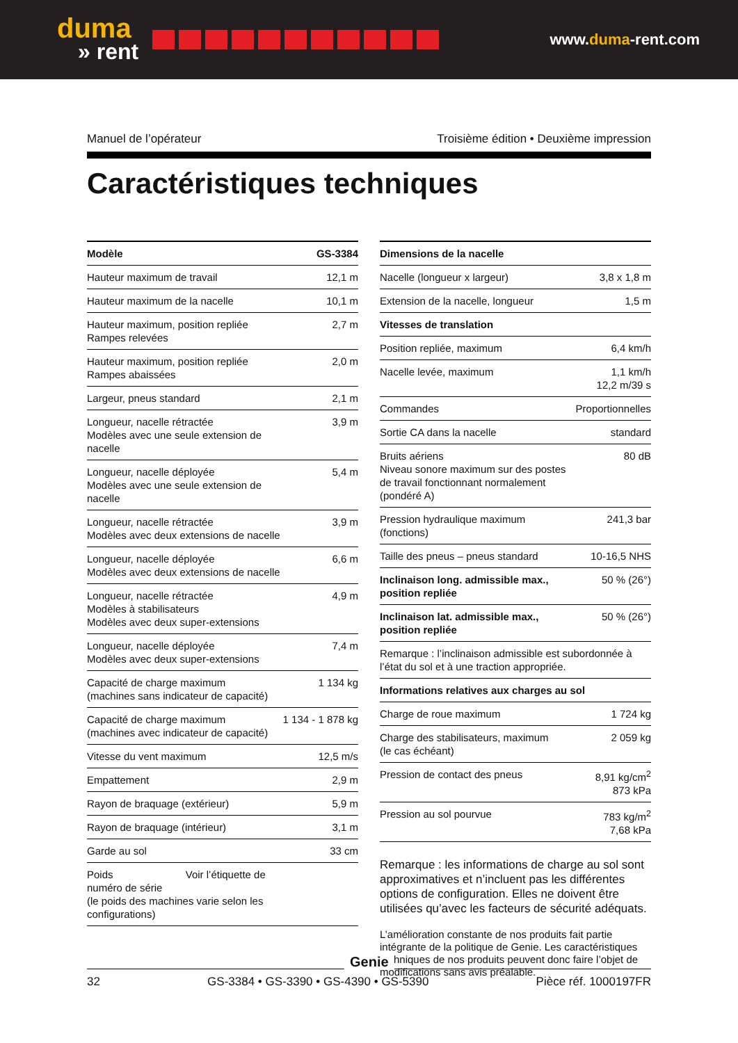duma
» rent
www.duma-rent.com
Manuel de l’opérateur Troisième édition • Deuxième impression
Caractéristiques techniques
| Modèle | GS-3384 |
| --- | --- |
| Hauteur maximum de travail | 12,1 m |
| Hauteur maximum de la nacelle | 10,1 m |
| Hauteur maximum, position repliée Rampes relevées | 2,7 m |
| Hauteur maximum, position repliée Rampes abaissées | 2,0 m |
| Largeur, pneus standard | 2,1 m |
| Longueur, nacelle rétractée Modèles avec une seule extension de nacelle | 3,9 m |
| Longueur, nacelle déployée Modèles avec une seule extension de nacelle | 5,4 m |
| Longueur, nacelle rétractée Modèles avec deux extensions de nacelle | 3,9 m |
| Longueur, nacelle déployée Modèles avec deux extensions de nacelle | 6,6 m |
| Longueur, nacelle rétractée Modèles à stabilisateurs Modèles avec deux super-extensions | 4,9 m |
| Longueur, nacelle déployée Modèles avec deux super-extensions | 7,4 m |
| Capacité de charge maximum (machines sans indicateur de capacité) | 1 134 kg |
| Capacité de charge maximum (machines avec indicateur de capacité) | 1 134 - 1 878 kg |
| Vitesse du vent maximum | 12,5 m/s |
| Empattement | 2,9 m |
| Rayon de braquage (extérieur) | 5,9 m |
| Rayon de braquage (intérieur) | 3,1 m |
| Garde au sol | 33 cm |
| Poids Voir l’étiquette de numéro de série (le poids des machines varie selon les configurations) | |
| Dimensions de la nacelle | |
| --- | --- |
| Nacelle (longueur x largeur) | 3,8 x 1,8 m |
| Extension de la nacelle, longueur | 1,5 m |
| Vitesses de translation | |
| Position repliée, maximum | 6,4 km/h |
| Nacelle levée, maximum | 1,1 km/h 12,2 m/39 s |
| Commandes | Proportionnelles |
| Sortie CA dans la nacelle | standard |
| Bruits aériens Niveau sonore maximum sur des postes de travail fonctionnant normalement (pondéré A) | 80 dB |
| Pression hydraulique maximum (fonctions) | 241,3 bar |
| Taille des pneus – pneus standard | 10-16,5 NHS |
| Inclinaison long. admissible max., position repliée | 50 % (26°) |
| Inclinaison lat. admissible max., position repliée | 50 % (26°) |
| Remarque : l’inclinaison admissible est subordonnée à l’état du sol et à une traction appropriée. | |
| Informations relatives aux charges au sol | |
| Charge de roue maximum | 1 724 kg |
| Charge des stabilisateurs, maximum (le cas échéant) | 2 059 kg |
| Pression de contact des pneus | 8,91 kg/cm<sup>2</sup> 873 kPa |
| Pression au sol pourvue | 783 kg/m<sup>2</sup> 7,68 kPa |
Remarque : les informations de charge au sol sont approximatives et n’incluent pas les différentes options de configuration. Elles ne doivent être utilisées qu’avec les facteurs de sécurité adéquats.
L’amélioration constante de nos produits fait partie intégrante de la politique de Genie. Les caractéristiques techniques de nos produits peuvent donc faire l’objet de modifications sans avis préalable.
32 GS-3384 • GS-3390 • GS-4390 • GS-5390 Pièce réf. 1000197FR
Genie